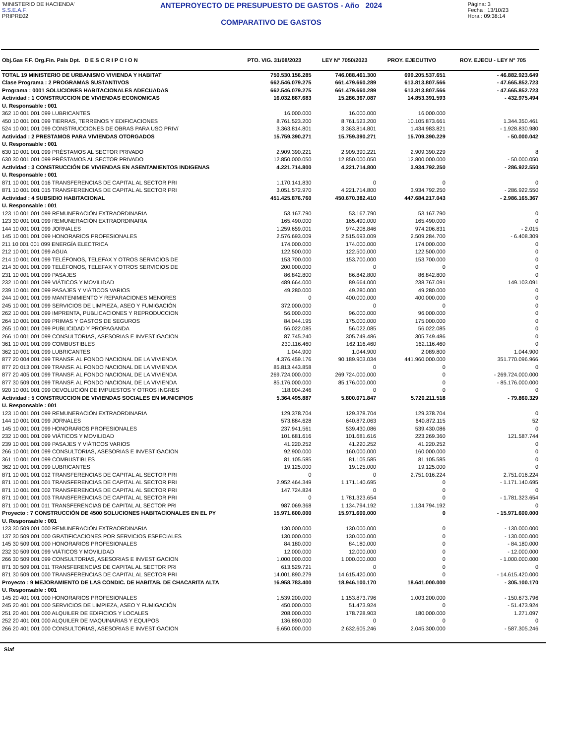'MINISTERIO DE HACIENDA'
S.S.E.A.F.
PRIPRE02
ANTEPROYECTO DE PRESUPUESTO DE GASTOS - Año 2024
COMPARATIVO DE GASTOS
Página: 3
Fecha : 13/10/23
Hora : 09:38:14
| Obj.Gas F.F. Org.Fin. País Dpt. D E S C R I P C I O N | PTO. VIG. 31/08/2023 | LEY N° 7050/2023 | PROY. EJECUTIVO | ROY. EJECU - LEY N° 705 |
| --- | --- | --- | --- | --- |
| TOTAL 19 MINISTERIO DE URBANISMO VIVIENDA Y HABITAT | 750.530.156.285 | 746.088.461.300 | 699.205.537.651 | - 46.882.923.649 |
| Clase Programa : 2 PROGRAMAS SUSTANTIVOS | 662.546.079.275 | 661.479.660.289 | 613.813.807.566 | - 47.665.852.723 |
| Programa : 0001 SOLUCIONES HABITACIONALES ADECUADAS | 662.546.079.275 | 661.479.660.289 | 613.813.807.566 | - 47.665.852.723 |
| Actividad : 1 CONSTRUCCION DE VIVIENDAS ECONOMICAS | 16.032.867.683 | 15.286.367.087 | 14.853.391.593 | - 432.975.494 |
| U. Responsable : 001 | | | | |
| 362 10 001 001 099 LUBRICANTES | 16.000.000 | 16.000.000 | 16.000.000 | |
| 450 10 001 001 099 TIERRAS, TERRENOS Y EDIFICACIONES | 8.761.523.200 | 8.761.523.200 | 10.105.873.661 | 1.344.350.461 |
| 524 10 001 001 099 CONSTRUCCIONES DE OBRAS PARA USO PRIV/ | 3.363.814.801 | 3.363.814.801 | 1.434.983.821 | - 1.928.830.980 |
| Actividad : 2 PRESTAMOS PARA VIVIENDAS OTORGADOS | 15.759.390.271 | 15.759.390.271 | 15.709.390.229 | - 50.000.042 |
| U. Responsable : 001 | | | | |
| 630 10 001 001 099 PRÉSTAMOS AL SECTOR PRIVADO | 2.909.390.221 | 2.909.390.221 | 2.909.390.229 | 8 |
| 630 30 001 001 099 PRÉSTAMOS AL SECTOR PRIVADO | 12.850.000.050 | 12.850.000.050 | 12.800.000.000 | - 50.000.050 |
| Actividad : 3 CONSTRUCCIÓN DE VIVIENDAS EN ASENTAMIENTOS INDIGENAS | 4.221.714.800 | 4.221.714.800 | 3.934.792.250 | - 286.922.550 |
| U. Responsable : 001 | | | | |
| 871 10 001 001 016 TRANSFERENCIAS DE CAPITAL AL SECTOR PRI | 1.170.141.830 | 0 | 0 | 0 |
| 871 10 001 001 015 TRANSFERENCIAS DE CAPITAL AL SECTOR PRI | 3.051.572.970 | 4.221.714.800 | 3.934.792.250 | - 286.922.550 |
| Actividad : 4 SUBSIDIO HABITACIONAL | 451.425.876.760 | 450.670.382.410 | 447.684.217.043 | - 2.986.165.367 |
| U. Responsable : 001 | | | | |
| 123 10 001 001 099 REMUNERACIÓN EXTRAORDINARIA | 53.167.790 | 53.167.790 | 53.167.790 | 0 |
| 123 30 001 001 099 REMUNERACIÓN EXTRAORDINARIA | 165.490.000 | 165.490.000 | 165.490.000 | 0 |
| 144 10 001 001 099 JORNALES | 1.259.659.001 | 974.208.846 | 974.206.831 | - 2.015 |
| 145 10 001 001 099 HONORARIOS PROFESIONALES | 2.576.693.009 | 2.515.693.009 | 2.509.284.700 | - 6.408.309 |
| 211 10 001 001 099 ENERGÍA ELECTRICA | 174.000.000 | 174.000.000 | 174.000.000 | 0 |
| 212 10 001 001 099 AGUA | 122.500.000 | 122.500.000 | 122.500.000 | 0 |
| 214 10 001 001 099 TELÉFONOS, TELEFAX Y OTROS SERVICIOS DE | 153.700.000 | 153.700.000 | 153.700.000 | 0 |
| 214 30 001 001 099 TELÉFONOS, TELEFAX Y OTROS SERVICIOS DE | 200.000.000 | 0 | 0 | 0 |
| 231 10 001 001 099 PASAJES | 86.842.800 | 86.842.800 | 86.842.800 | 0 |
| 232 10 001 001 099 VIÁTICOS Y MOVILIDAD | 489.664.000 | 89.664.000 | 238.767.091 | 149.103.091 |
| 239 10 001 001 099 PASAJES Y VIÁTICOS VARIOS | 49.280.000 | 49.280.000 | 49.280.000 | 0 |
| 244 10 001 001 099 MANTENIMIENTO Y REPARACIONES MENORES | 0 | 400.000.000 | 400.000.000 | 0 |
| 245 10 001 001 099 SERVICIOS DE LIMPIEZA, ASEO Y FUMIGACIÓN | 372.000.000 | 0 | 0 | 0 |
| 262 10 001 001 099 IMPRENTA, PUBLICACIONES Y REPRODUCCION | 56.000.000 | 96.000.000 | 96.000.000 | 0 |
| 264 10 001 001 099 PRIMAS Y GASTOS DE SEGUROS | 84.044.195 | 175.000.000 | 175.000.000 | 0 |
| 265 10 001 001 099 PUBLICIDAD Y PROPAGANDA | 56.022.085 | 56.022.085 | 56.022.085 | 0 |
| 266 10 001 001 099 CONSULTORIAS, ASESORIAS E INVESTIGACION | 87.745.240 | 305.749.486 | 305.749.486 | 0 |
| 361 10 001 001 099 COMBUSTIBLES | 230.116.460 | 162.116.460 | 162.116.460 | 0 |
| 362 10 001 001 099 LUBRICANTES | 1.044.900 | 1.044.900 | 2.089.800 | 1.044.900 |
| 877 20 004 001 099 TRANSF. AL FONDO NACIONAL DE LA VIVIENDA | 4.376.459.176 | 90.189.903.034 | 441.960.000.000 | 351.770.096.966 |
| 877 20 013 001 099 TRANSF. AL FONDO NACIONAL DE LA VIVIENDA | 85.813.443.858 | 0 | 0 | 0 |
| 877 20 405 001 099 TRANSF. AL FONDO NACIONAL DE LA VIVIENDA | 269.724.000.000 | 269.724.000.000 | 0 | - 269.724.000.000 |
| 877 30 509 001 099 TRANSF. AL FONDO NACIONAL DE LA VIVIENDA | 85.176.000.000 | 85.176.000.000 | 0 | - 85.176.000.000 |
| 920 10 001 001 099 DEVOLUCIÓN DE IMPUESTOS Y OTROS INGRES | 118.004.246 | 0 | 0 | 0 |
| Actividad : 5 CONSTRUCCION DE VIVIENDAS SOCIALES EN MUNICIPIOS | 5.364.495.887 | 5.800.071.847 | 5.720.211.518 | - 79.860.329 |
| U. Responsable : 001 | | | | |
| 123 10 001 001 099 REMUNERACIÓN EXTRAORDINARIA | 129.378.704 | 129.378.704 | 129.378.704 | 0 |
| 144 10 001 001 099 JORNALES | 573.884.628 | 640.872.063 | 640.872.115 | 52 |
| 145 10 001 001 099 HONORARIOS PROFESIONALES | 237.941.561 | 539.430.086 | 539.430.086 | 0 |
| 232 10 001 001 099 VIÁTICOS Y MOVILIDAD | 101.681.616 | 101.681.616 | 223.269.360 | 121.587.744 |
| 239 10 001 001 099 PASAJES Y VIÁTICOS VARIOS | 41.220.252 | 41.220.252 | 41.220.252 | 0 |
| 266 10 001 001 099 CONSULTORIAS, ASESORIAS E INVESTIGACION | 92.900.000 | 160.000.000 | 160.000.000 | 0 |
| 361 10 001 001 099 COMBUSTIBLES | 81.105.585 | 81.105.585 | 81.105.585 | 0 |
| 362 10 001 001 099 LUBRICANTES | 19.125.000 | 19.125.000 | 19.125.000 | 0 |
| 871 10 001 001 012 TRANSFERENCIAS DE CAPITAL AL SECTOR PRI | 0 | 0 | 2.751.016.224 | 2.751.016.224 |
| 871 10 001 001 001 TRANSFERENCIAS DE CAPITAL AL SECTOR PRI | 2.952.464.349 | 1.171.140.695 | 0 | - 1.171.140.695 |
| 871 10 001 001 002 TRANSFERENCIAS DE CAPITAL AL SECTOR PRI | 147.724.824 | 0 | 0 | 0 |
| 871 10 001 001 003 TRANSFERENCIAS DE CAPITAL AL SECTOR PRI | 0 | 1.781.323.654 | 0 | - 1.781.323.654 |
| 871 10 001 001 011 TRANSFERENCIAS DE CAPITAL AL SECTOR PRI | 987.069.368 | 1.134.794.192 | 1.134.794.192 | 0 |
| Proyecto : 7 CONSTRUCCIÓN DE 4500 SOLUCIONES HABITACIONALES EN EL PY | 15.971.600.000 | 15.971.600.000 | 0 | - 15.971.600.000 |
| U. Responsable : 001 | | | | |
| 123 30 509 001 000 REMUNERACIÓN EXTRAORDINARIA | 130.000.000 | 130.000.000 | 0 | - 130.000.000 |
| 137 30 509 001 000 GRATIFICACIONES POR SERVICIOS ESPECIALES | 130.000.000 | 130.000.000 | 0 | - 130.000.000 |
| 145 30 509 001 000 HONORARIOS PROFESIONALES | 84.180.000 | 84.180.000 | 0 | - 84.180.000 |
| 232 30 509 001 099 VIÁTICOS Y MOVILIDAD | 12.000.000 | 12.000.000 | 0 | - 12.000.000 |
| 266 30 509 001 099 CONSULTORIAS, ASESORIAS E INVESTIGACION | 1.000.000.000 | 1.000.000.000 | 0 | - 1.000.000.000 |
| 871 30 509 001 011 TRANSFERENCIAS DE CAPITAL AL SECTOR PRI | 613.529.721 | 0 | 0 | 0 |
| 871 30 509 001 000 TRANSFERENCIAS DE CAPITAL AL SECTOR PRI | 14.001.890.279 | 14.615.420.000 | 0 | - 14.615.420.000 |
| Proyecto : 9 MEJORAMIENTO DE LAS CONDIC. DE HABITAB. DE CHACARITA ALTA | 16.958.783.400 | 18.946.100.170 | 18.641.000.000 | - 305.100.170 |
| U. Responsable : 001 | | | | |
| 145 20 401 001 000 HONORARIOS PROFESIONALES | 1.539.200.000 | 1.153.873.796 | 1.003.200.000 | - 150.673.796 |
| 245 20 401 001 000 SERVICIOS DE LIMPIEZA, ASEO Y FUMIGACIÓN | 450.000.000 | 51.473.924 | 0 | - 51.473.924 |
| 251 20 401 001 000 ALQUILER DE EDIFICIOS Y LOCALES | 208.000.000 | 178.728.903 | 180.000.000 | 1.271.097 |
| 252 20 401 001 000 ALQUILER DE MAQUINARIAS Y EQUIPOS | 136.890.000 | 0 | 0 | 0 |
| 266 20 401 001 000 CONSULTORIAS, ASESORIAS E INVESTIGACION | 6.650.000.000 | 2.632.605.246 | 2.045.300.000 | - 587.305.246 |
Siaf